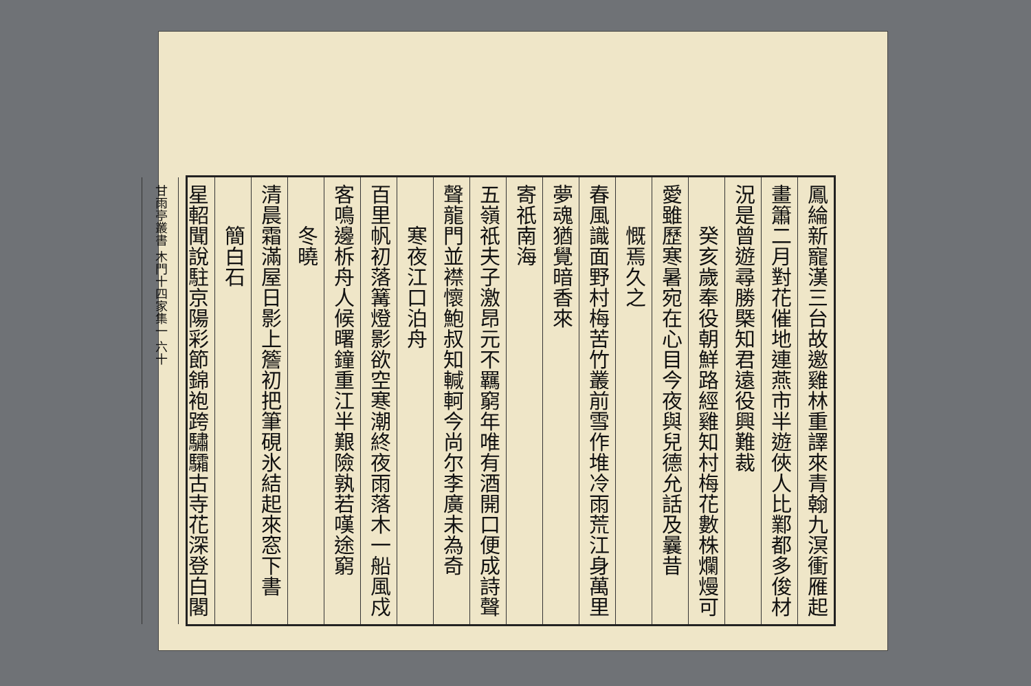鳳綸新寵漢三台故邀雞林重譯來青翰九溟衝雁起
畫簫二月對花催地連燕市半遊俠人比鄴都多俊材
況是曾遊尋勝槩知君遠役興難裁
癸亥歲奉役朝鮮路經雞知村梅花數株爛熳可
愛雖歷寒暑宛在心目今夜與兒德允話及曩昔
慨焉久之
春風識面野村梅苦竹叢前雪作堆冷雨荒江身萬里
夢魂猶覺暗香來
寄祇南海
五嶺祇夫子激昂元不羈窮年唯有酒開口便成詩聲
聲龍門並襟懷鮑叔知輱軻今尚尔李廣未為奇
寒夜江口泊舟
百里帆初落篝燈影欲空寒潮終夜雨落木一船風戍
客鳴邊柝舟人候曙鐘重江半艱險孰若嘆途窮
冬曉
清晨霜滿屋日影上簷初把筆硯氷結起來窓下書
簡白石
星軺聞說駐京陽彩節錦袍跨驌驦古寺花深登白閣
甘雨亭叢書 木門十四家集一 六十